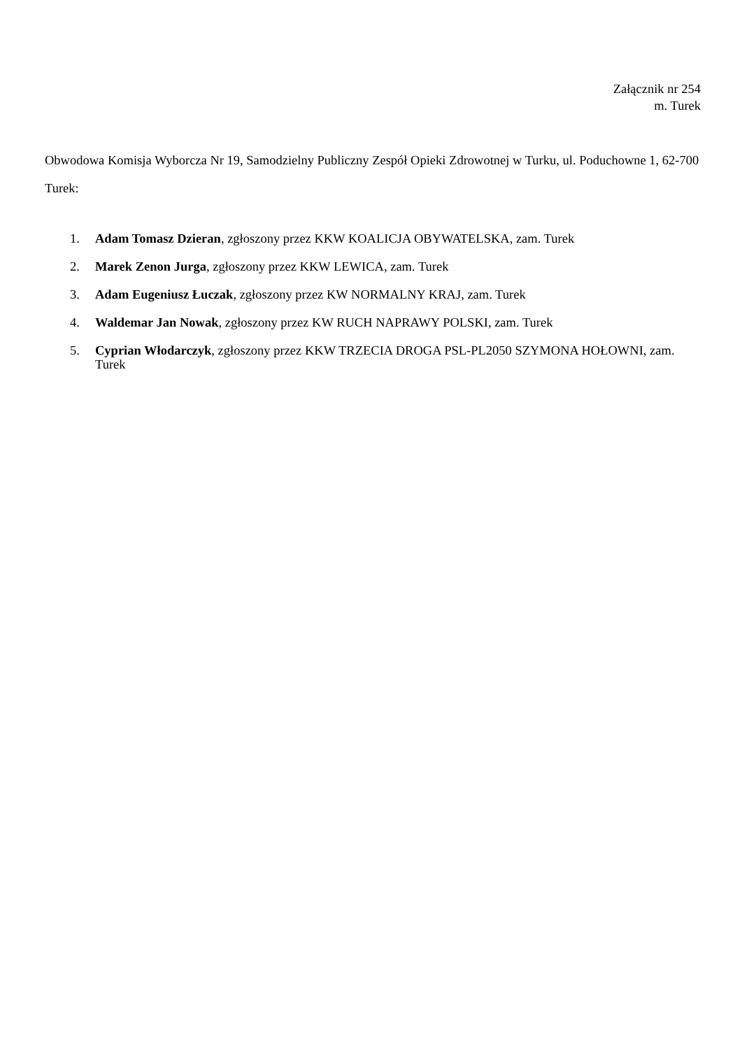Załącznik nr 254
m. Turek
Obwodowa Komisja Wyborcza Nr 19, Samodzielny Publiczny Zespół Opieki Zdrowotnej w Turku, ul. Poduchowne 1, 62-700 Turek:
1. Adam Tomasz Dzieran, zgłoszony przez KKW KOALICJA OBYWATELSKA, zam. Turek
2. Marek Zenon Jurga, zgłoszony przez KKW LEWICA, zam. Turek
3. Adam Eugeniusz Łuczak, zgłoszony przez KW NORMALNY KRAJ, zam. Turek
4. Waldemar Jan Nowak, zgłoszony przez KW RUCH NAPRAWY POLSKI, zam. Turek
5. Cyprian Włodarczyk, zgłoszony przez KKW TRZECIA DROGA PSL-PL2050 SZYMONA HOŁOWNI, zam. Turek